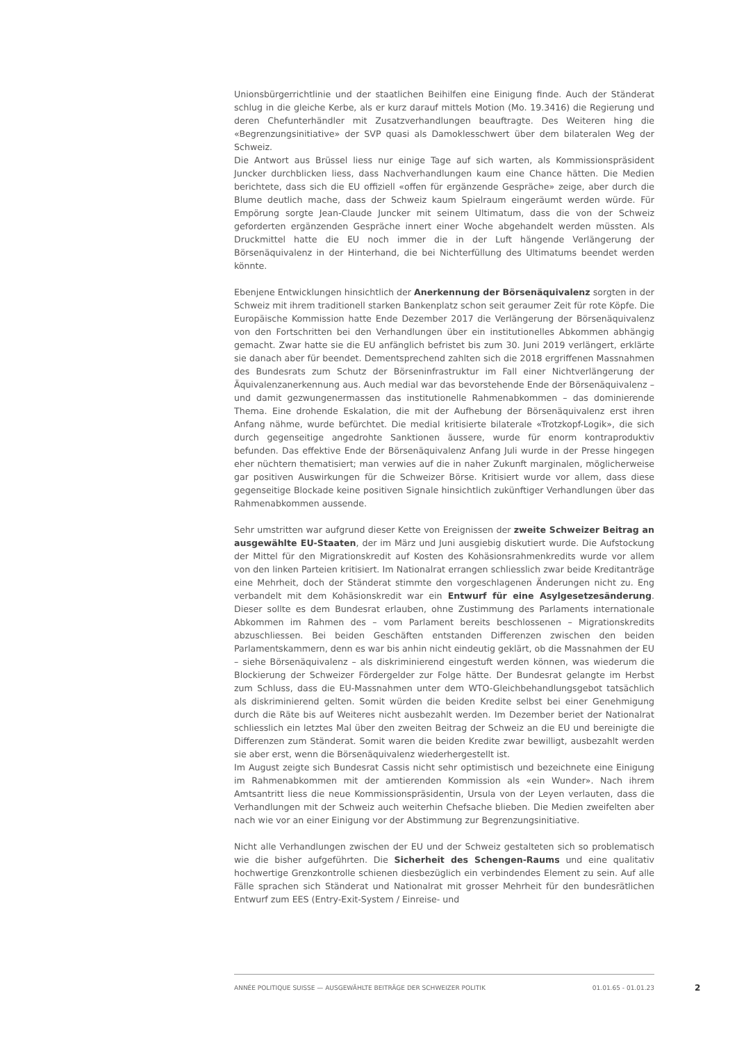Unionsbürgerrichtlinie und der staatlichen Beihilfen eine Einigung finde. Auch der Ständerat schlug in die gleiche Kerbe, als er kurz darauf mittels Motion (Mo. 19.3416) die Regierung und deren Chefunterhändler mit Zusatzverhandlungen beauftragte. Des Weiteren hing die «Begrenzungsinitiative» der SVP quasi als Damoklesschwert über dem bilateralen Weg der Schweiz.
Die Antwort aus Brüssel liess nur einige Tage auf sich warten, als Kommissionspräsident Juncker durchblicken liess, dass Nachverhandlungen kaum eine Chance hätten. Die Medien berichtete, dass sich die EU offiziell «offen für ergänzende Gespräche» zeige, aber durch die Blume deutlich mache, dass der Schweiz kaum Spielraum eingeräumt werden würde. Für Empörung sorgte Jean-Claude Juncker mit seinem Ultimatum, dass die von der Schweiz geforderten ergänzenden Gespräche innert einer Woche abgehandelt werden müssten. Als Druckmittel hatte die EU noch immer die in der Luft hängende Verlängerung der Börsenäquivalenz in der Hinterhand, die bei Nichterfüllung des Ultimatums beendet werden könnte.
Ebenjene Entwicklungen hinsichtlich der Anerkennung der Börsenäquivalenz sorgten in der Schweiz mit ihrem traditionell starken Bankenplatz schon seit geraumer Zeit für rote Köpfe. Die Europäische Kommission hatte Ende Dezember 2017 die Verlängerung der Börsenäquivalenz von den Fortschritten bei den Verhandlungen über ein institutionelles Abkommen abhängig gemacht. Zwar hatte sie die EU anfänglich befristet bis zum 30. Juni 2019 verlängert, erklärte sie danach aber für beendet. Dementsprechend zahlten sich die 2018 ergriffenen Massnahmen des Bundesrats zum Schutz der Börseninfrastruktur im Fall einer Nichtverlängerung der Äquivalenzanerkennung aus. Auch medial war das bevorstehende Ende der Börsenäquivalenz – und damit gezwungenermassen das institutionelle Rahmenabkommen – das dominierende Thema. Eine drohende Eskalation, die mit der Aufhebung der Börsenäquivalenz erst ihren Anfang nähme, wurde befürchtet. Die medial kritisierte bilaterale «Trotzkopf-Logik», die sich durch gegenseitige angedrohte Sanktionen äussere, wurde für enorm kontraproduktiv befunden. Das effektive Ende der Börsenäquivalenz Anfang Juli wurde in der Presse hingegen eher nüchtern thematisiert; man verwies auf die in naher Zukunft marginalen, möglicherweise gar positiven Auswirkungen für die Schweizer Börse. Kritisiert wurde vor allem, dass diese gegenseitige Blockade keine positiven Signale hinsichtlich zukünftiger Verhandlungen über das Rahmenabkommen aussende.
Sehr umstritten war aufgrund dieser Kette von Ereignissen der zweite Schweizer Beitrag an ausgewählte EU-Staaten, der im März und Juni ausgiebig diskutiert wurde. Die Aufstockung der Mittel für den Migrationskredit auf Kosten des Kohäsionsrahmenkredits wurde vor allem von den linken Parteien kritisiert. Im Nationalrat errangen schliesslich zwar beide Kreditanträge eine Mehrheit, doch der Ständerat stimmte den vorgeschlagenen Änderungen nicht zu. Eng verbandelt mit dem Kohäsionskredit war ein Entwurf für eine Asylgesetzesänderung. Dieser sollte es dem Bundesrat erlauben, ohne Zustimmung des Parlaments internationale Abkommen im Rahmen des – vom Parlament bereits beschlossenen – Migrationskredits abzuschliessen. Bei beiden Geschäften entstanden Differenzen zwischen den beiden Parlamentskammern, denn es war bis anhin nicht eindeutig geklärt, ob die Massnahmen der EU – siehe Börsenäquivalenz – als diskriminierend eingestuft werden können, was wiederum die Blockierung der Schweizer Fördergelder zur Folge hätte. Der Bundesrat gelangte im Herbst zum Schluss, dass die EU-Massnahmen unter dem WTO-Gleichbehandlungsgebot tatsächlich als diskriminierend gelten. Somit würden die beiden Kredite selbst bei einer Genehmigung durch die Räte bis auf Weiteres nicht ausbezahlt werden. Im Dezember beriet der Nationalrat schliesslich ein letztes Mal über den zweiten Beitrag der Schweiz an die EU und bereinigte die Differenzen zum Ständerat. Somit waren die beiden Kredite zwar bewilligt, ausbezahlt werden sie aber erst, wenn die Börsenäquivalenz wiederhergestellt ist.
Im August zeigte sich Bundesrat Cassis nicht sehr optimistisch und bezeichnete eine Einigung im Rahmenabkommen mit der amtierenden Kommission als «ein Wunder». Nach ihrem Amtsantritt liess die neue Kommissionspräsidentin, Ursula von der Leyen verlauten, dass die Verhandlungen mit der Schweiz auch weiterhin Chefsache blieben. Die Medien zweifelten aber nach wie vor an einer Einigung vor der Abstimmung zur Begrenzungsinitiative.
Nicht alle Verhandlungen zwischen der EU und der Schweiz gestalteten sich so problematisch wie die bisher aufgeführten. Die Sicherheit des Schengen-Raums und eine qualitativ hochwertige Grenzkontrolle schienen diesbezüglich ein verbindendes Element zu sein. Auf alle Fälle sprachen sich Ständerat und Nationalrat mit grosser Mehrheit für den bundesrätlichen Entwurf zum EES (Entry-Exit-System / Einreise- und
ANNÉE POLITIQUE SUISSE — AUSGEWÄHLTE BEITRÄGE DER SCHWEIZER POLITIK 01.01.65 - 01.01.23
2